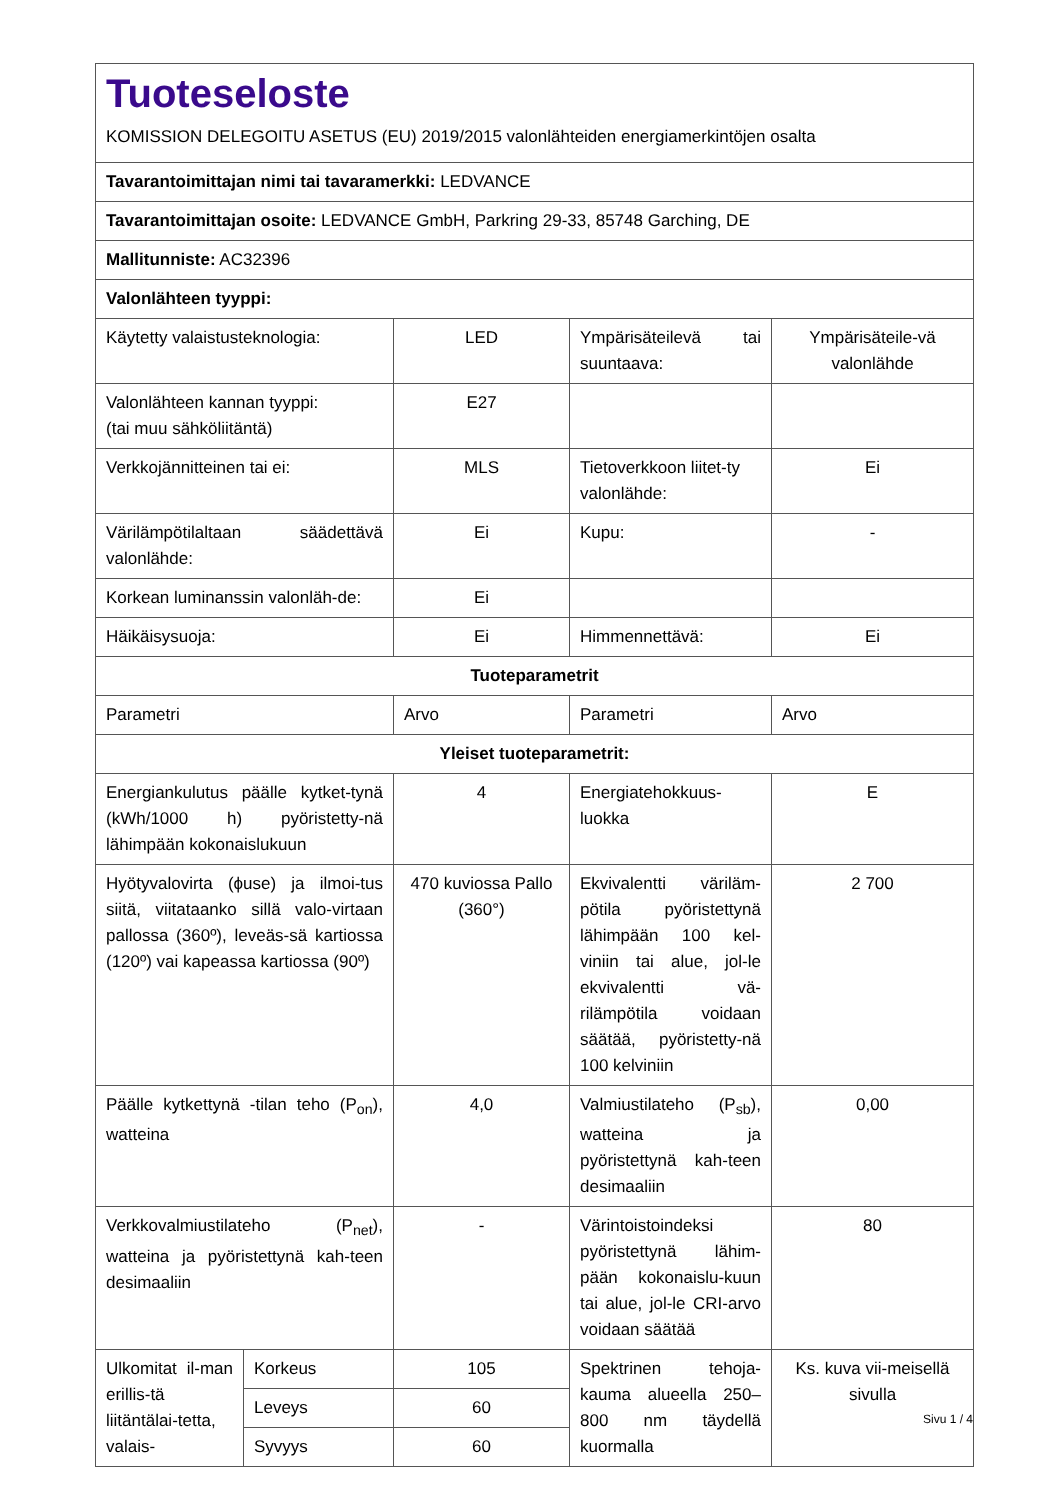| Tuoteseloste KOMISSION DELEGOITU ASETUS (EU) 2019/2015 valonlähteiden energiamerkintöjen osalta | | | | |
| Tavarantoimittajan nimi tai tavaramerkki: LEDVANCE | | | | |
| Tavarantoimittajan osoite: LEDVANCE GmbH, Parkring 29-33, 85748 Garching, DE | | | | |
| Mallitunniste: AC32396 | | | | |
| Valonlähteen tyyppi: | | | | |
| Käytetty valaistusteknologia: | | LED | Ympärisäteilevä tai suuntaava: | Ympärisäteile-vä valonlähde |
| Valonlähteen kannan tyyppi: (tai muu sähköliitäntä) | | E27 | | |
| Verkkojännitteinen tai ei: | | MLS | Tietoverkkoon liitet-ty valonlähde: | Ei |
| Värilämpötilaltaan säädettävä valonlähde: | | Ei | Kupu: | - |
| Korkean luminanssin valonläh-de: | | Ei | | |
| Häikäisysuoja: | | Ei | Himmennettävä: | Ei |
| Tuoteparametrit | | | | |
| Parametri | | Arvo | Parametri | Arvo |
| Yleiset tuoteparametrit: | | | | |
| Energiankulutus päälle kytket-tynä (kWh/1000 h) pyöristetty-nä lähimpään kokonaislukuun | | 4 | Energiatehokkuus-luokka | E |
| Hyötyvalovirta (ϕuse) ja ilmoi-tus siitä, viitataanko sillä valo-virtaan pallossa (360º), leveäs-sä kartiossa (120º) vai kapeassa kartiossa (90º) | | 470 kuviossa Pallo (360°) | Ekvivalentti väriläm-pötila pyöristettynä lähimpään 100 kel-viniin tai alue, jol-le ekvivalentti vä-rilämpötila voidaan säätää, pyöristetty-nä 100 kelviniin | 2 700 |
| Päälle kytkettynä -tilan teho (P<sub>on</sub>), watteina | | 4,0 | Valmiustilateho (P<sub>sb</sub>), watteina ja pyöristettynä kah-teen desimaaliin | 0,00 |
| Verkkovalmiustilateho (P<sub>net</sub>), watteina ja pyöristettynä kah-teen desimaaliin | | - | Värintoistoindeksi pyöristettynä lähim-pään kokonaislu-kuun tai alue, jol-le CRI-arvo voidaan säätää | 80 |
| Ulkomitat il-man erillis-tä liitäntälai-tetta, valais- | Korkeus | 105 | Spektrinen tehoja-kauma alueella 250–800 nm täydellä kuormalla | Ks. kuva vii-meisellä sivulla |
| | Leveys | 60 | | |
| | Syvyys | 60 | | |
Sivu 1 / 4